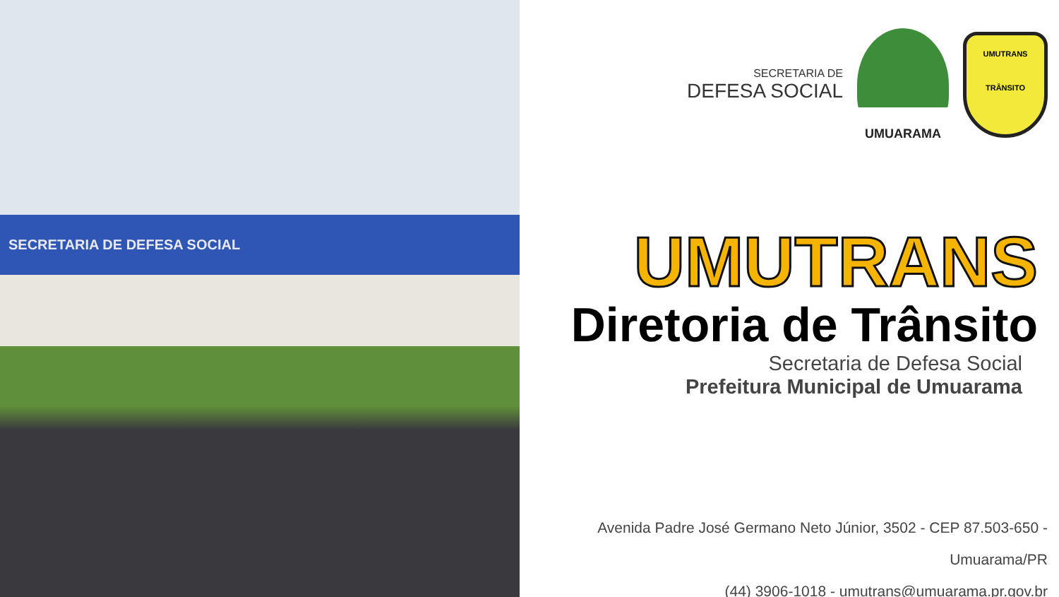SECRETARIA DE DEFESA SOCIAL
SECRETARIA DE
DEFESA SOCIAL
UMUARAMA
UMUTRANS
TRÂNSITO
UMUTRANS
Diretoria de Trânsito
Secretaria de Defesa Social
Prefeitura Municipal de Umuarama
Avenida Padre José Germano Neto Júnior, 3502 - CEP 87.503-650 -
Umuarama/PR
(44) 3906-1018 - umutrans@umuarama.pr.gov.br